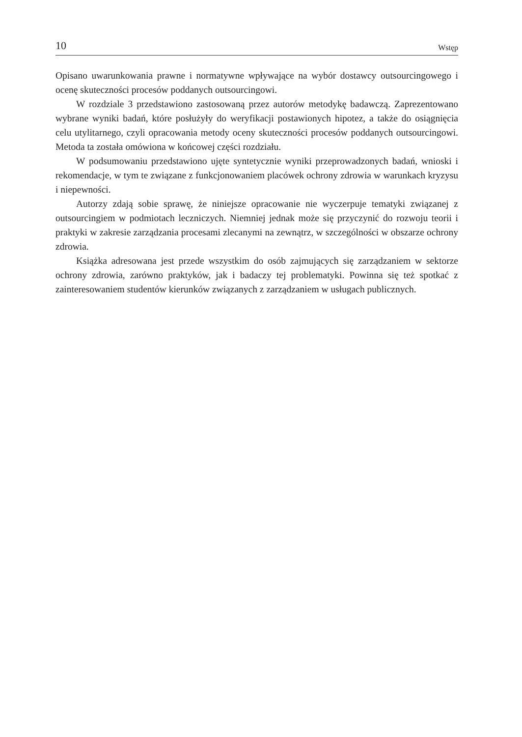10 Wstęp
Opisano uwarunkowania prawne i normatywne wpływające na wybór dostawcy outsourcingowego i ocenę skuteczności procesów poddanych outsourcingowi.
W rozdziale 3 przedstawiono zastosowaną przez autorów metodykę badawczą. Zaprezentowano wybrane wyniki badań, które posłużyły do weryfikacji postawionych hipotez, a także do osiągnięcia celu utylitarnego, czyli opracowania metody oceny skuteczności procesów poddanych outsourcingowi. Metoda ta została omówiona w końcowej części rozdziału.
W podsumowaniu przedstawiono ujęte syntetycznie wyniki przeprowadzonych badań, wnioski i rekomendacje, w tym te związane z funkcjonowaniem placówek ochrony zdrowia w warunkach kryzysu i niepewności.
Autorzy zdają sobie sprawę, że niniejsze opracowanie nie wyczerpuje tematyki związanej z outsourcingiem w podmiotach leczniczych. Niemniej jednak może się przyczynić do rozwoju teorii i praktyki w zakresie zarządzania procesami zlecanymi na zewnątrz, w szczególności w obszarze ochrony zdrowia.
Książka adresowana jest przede wszystkim do osób zajmujących się zarządzaniem w sektorze ochrony zdrowia, zarówno praktyków, jak i badaczy tej problematyki. Powinna się też spotkać z zainteresowaniem studentów kierunków związanych z zarządzaniem w usługach publicznych.